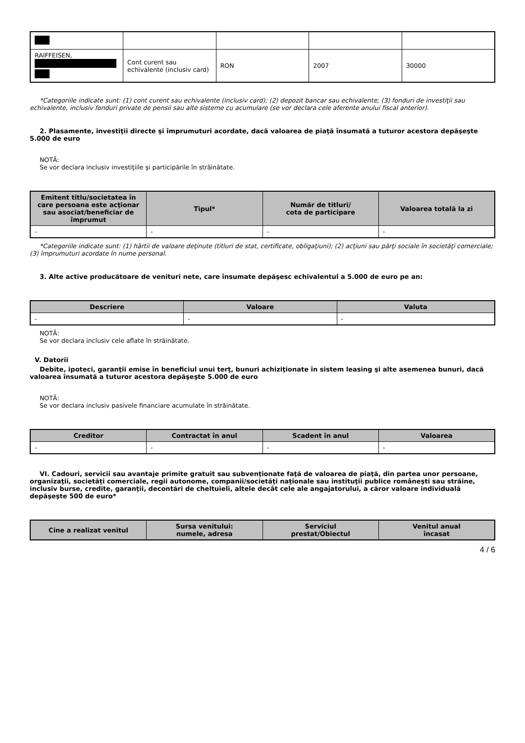| RAIFFEISEN, | Cont curent sau echivalente (inclusiv card) | RON | 2007 | 30000 |
*Categoriile indicate sunt: (1) cont curent sau echivalente (inclusiv card); (2) depozit bancar sau echivalente; (3) fonduri de investiţii sau echivalente, inclusiv fonduri private de pensii sau alte sisteme cu acumulare (se vor declara cele aferente anului fiscal anterior).
2. Plasamente, investiţii directe şi împrumuturi acordate, dacă valoarea de piaţă însumată a tuturor acestora depăşeşte 5.000 de euro
NOTĂ:
Se vor declara inclusiv investiţiile şi participările în străinătate.
| Emitent titlu/societatea în care persoana este acţionar sau asociat/beneficiar de împrumut | Tipul* | Număr de titluri/ cota de participare | Valoarea totală la zi |
| --- | --- | --- | --- |
| - | - | - | - |
*Categoriile indicate sunt: (1) hârtii de valoare deţinute (titluri de stat, certificate, obligaţiuni); (2) acţiuni sau părţi sociale în societăţi comerciale; (3) împrumuturi acordate în nume personal.
3. Alte active producătoare de venituri nete, care însumate depăşesc echivalentul a 5.000 de euro pe an:
| Descriere | Valoare | Valuta |
| --- | --- | --- |
| - | - | - |
NOTĂ:
Se vor declara inclusiv cele aflate în străinătate.
V. Datorii
Debite, ipoteci, garanţii emise în beneficiul unui terţ, bunuri achiziţionate în sistem leasing şi alte asemenea bunuri, dacă valoarea însumată a tuturor acestora depăşeşte 5.000 de euro
NOTĂ:
Se vor declara inclusiv pasivele financiare acumulate în străinătate.
| Creditor | Contractat în anul | Scadent în anul | Valoarea |
| --- | --- | --- | --- |
| - | - | - | - |
VI. Cadouri, servicii sau avantaje primite gratuit sau subvenţionate faţă de valoarea de piaţă, din partea unor persoane, organizaţii, societăţi comerciale, regii autonome, companii/societăţi naţionale sau instituţii publice româneşti sau străine, inclusiv burse, credite, garanţii, decontări de cheltuieli, altele decât cele ale angajatorului, a căror valoare individuală depăşeşte 500 de euro*
| Cine a realizat venitul | Sursa venitului: numele, adresa | Serviciul prestat/Obiectul | Venitul anual încasat |
| --- | --- | --- | --- |
4 / 6